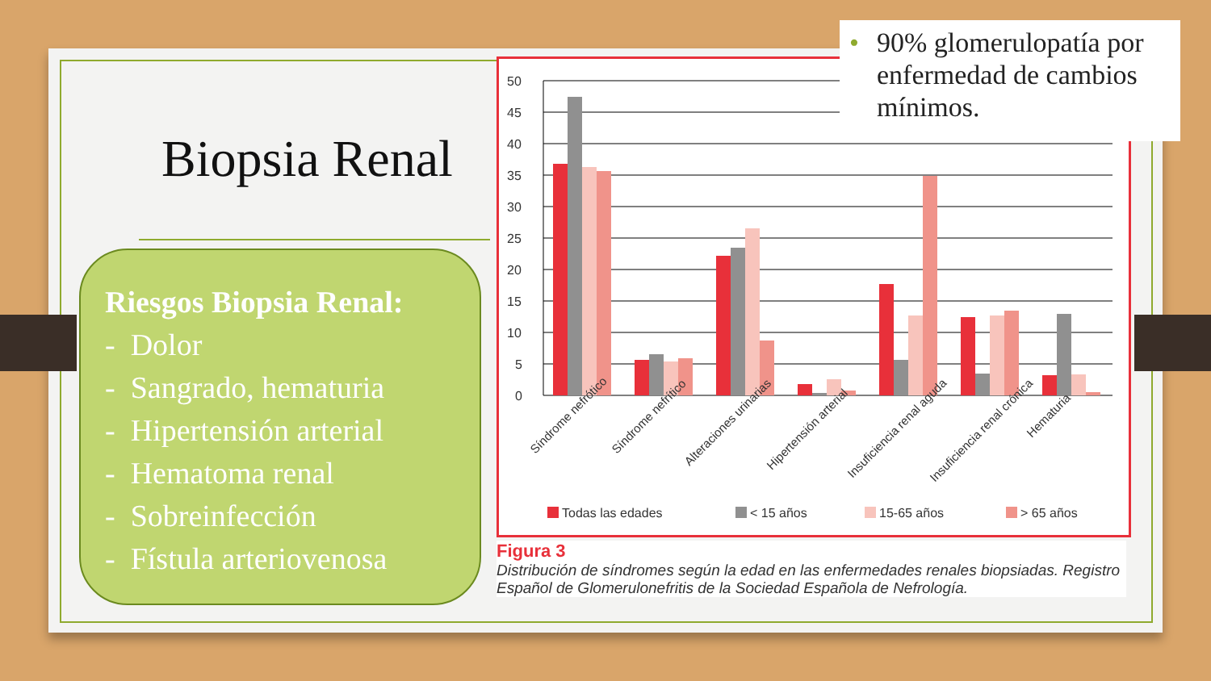Biopsia Renal
Riesgos Biopsia Renal:
- Dolor
- Sangrado, hematuria
- Hipertensión arterial
- Hematoma renal
- Sobreinfección
- Fístula arteriovenosa
50
45
40
35
30
25
20
15
10
5
0
Síndrome nefrótico
Síndrome nefrítico
Alteraciones urinarias
Hipertensión arterial
Insuficiencia renal aguda
Insuficiencia renal crónica
Hematuria
Todas las edades
< 15 años
15-65 años
> 65 años
Figura 3
Distribución de síndromes según la edad en las enfermedades renales biopsiadas. Registro Español de Glomerulonefritis de la Sociedad Española de Nefrología.
• 90% glomerulopatía por enfermedad de cambios mínimos.